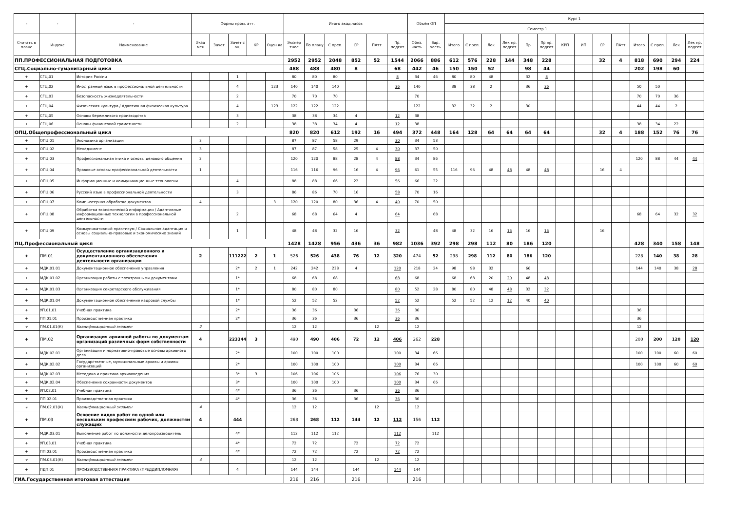| - | - | - | Формы пром. атт. | | | | | Итого акад.часов | | | | | | Объём ОП | | Курс 1 | | | | | | | | | | | | | |
| --- | --- | --- | --- | --- | --- | --- | --- | --- | --- | --- | --- | --- | --- | --- | --- | --- | --- | --- | --- | --- | --- | --- | --- | --- | --- | --- | --- | --- | --- |
| | | | | | | | | | | | | | | | | Семестр 1 | | | | | | | | | | | | | |
| Считать в плане | Индекс | Наименование | Экза мен | Зачет | Зачет с оц. | КР | Оцен ка | Экспер тное | По плану | С преп. | СР | ПАтт | Пр. подгот | Обяз. часть | Вар. часть | Итого | С преп. | Лек | Лек пр. подгот | Пр | Пр пр. подгот | КРП | ИП | СР | ПАтт | Итого | С преп. | Лек | Лек пр. подгот |
| ПП.ПРОФЕССИОНАЛЬНАЯ ПОДГОТОВКА | | | | | | | | 2952 | 2952 | 2048 | 852 | 52 | 1544 | 2066 | 886 | 612 | 576 | 228 | 144 | 348 | 228 | | | 32 | 4 | 818 | 690 | 294 | 224 |
| СГЦ.Социально-гуманитарный цикл | | | | | | | | 488 | 488 | 480 | 8 | | 68 | 442 | 46 | 150 | 150 | 52 | | 98 | 44 | | | | | 202 | 198 | 60 | |
| + | СГЦ.01 | История России | | | 1 | | | 80 | 80 | 80 | | | 8 | 34 | 46 | 80 | 80 | 48 | | 32 | 8 | | | | | | | | |
| + | СГЦ.02 | Иностранный язык в профессиональной деятельности | | | 4 | | 123 | 140 | 140 | 140 | | | 36 | 140 | | 38 | 38 | 2 | | 36 | 36 | | | | | 50 | 50 | | |
| + | СГЦ.03 | Безопасность жизнедеятельности | | | 2 | | | 70 | 70 | 70 | | | | 70 | | | | | | | | | | | | 70 | 70 | 36 | |
| + | СГЦ.04 | Физическая культура / Адаптивная физическая культура | | | 4 | | 123 | 122 | 122 | 122 | | | | 122 | | 32 | 32 | 2 | | 30 | | | | | | 44 | 44 | 2 | |
| + | СГЦ.05 | Основы бережливого производства | | | 3 | | | 38 | 38 | 34 | 4 | | 12 | 38 | | | | | | | | | | | | | | | |
| + | СГЦ.06 | Основы финансовой грамотности | | | 2 | | | 38 | 38 | 34 | 4 | | 12 | 38 | | | | | | | | | | | | 38 | 34 | 22 | |
| ОПЦ.Общепрофессиональный цикл | | | | | | | | 820 | 820 | 612 | 192 | 16 | 494 | 372 | 448 | 164 | 128 | 64 | 64 | 64 | 64 | | | 32 | 4 | 188 | 152 | 76 | 76 |
| + | ОПЦ.01 | Экономика организации | 3 | | | | | 87 | 87 | 58 | 29 | | 30 | 34 | 53 | | | | | | | | | | | | | | |
| + | ОПЦ.02 | Менеджмент | 3 | | | | | 87 | 87 | 58 | 25 | 4 | 30 | 37 | 50 | | | | | | | | | | | | | | |
| + | ОПЦ.03 | Профессиональная этика и основы делового общения | 2 | | | | | 120 | 120 | 88 | 28 | 4 | 88 | 34 | 86 | | | | | | | | | | | 120 | 88 | 44 | 44 |
| + | ОПЦ.04 | Правовые основы профессиональной деятельности | 1 | | | | | 116 | 116 | 96 | 16 | 4 | 96 | 61 | 55 | 116 | 96 | 48 | 48 | 48 | 48 | | | 16 | 4 | | | | |
| + | ОПЦ.05 | Информационные и коммуникационные технологии | | | 4 | | | 88 | 88 | 66 | 22 | | 56 | 66 | 22 | | | | | | | | | | | | | | |
| + | ОПЦ.06 | Русский язык в профессиональной деятельности | | | 3 | | | 86 | 86 | 70 | 16 | | 58 | 70 | 16 | | | | | | | | | | | | | | |
| + | ОПЦ.07 | Компьютерная обработка документов | 4 | | | | 3 | 120 | 120 | 80 | 36 | 4 | 40 | 70 | 50 | | | | | | | | | | | | | | |
| + | ОПЦ.08 | Обработка экономической информации / Адаптивные информационные технологии в профессиональной деятельности | | | 2 | | | 68 | 68 | 64 | 4 | | 64 | | 68 | | | | | | | | | | | 68 | 64 | 32 | 32 |
| + | ОПЦ.09 | Коммуникативный практикум / Социальная адаптация и основы социально-правовых и экономических знаний | | | 1 | | | 48 | 48 | 32 | 16 | | 32 | | 48 | 48 | 32 | 16 | 16 | 16 | 16 | | | 16 | | | | | |
| ПЦ.Профессиональный цикл | | | | | | | | 1428 | 1428 | 956 | 436 | 36 | 982 | 1036 | 392 | 298 | 298 | 112 | 80 | 186 | 120 | | | | | 428 | 340 | 158 | 148 |
| + | ПМ.01 | Осуществление организационного и документационного обеспечения деятельности организации | 2 | | 111222 | 2 | 1 | 526 | 526 | 438 | 76 | 12 | 320 | 474 | 52 | 298 | 298 | 112 | 80 | 186 | 120 | | | | | 228 | 140 | 38 | 28 |
| + | МДК.01.01 | Документационное обеспечение управления | | | 2* | 2 | 1 | 242 | 242 | 238 | 4 | | 120 | 218 | 24 | 98 | 98 | 32 | | 66 | | | | | | 144 | 140 | 38 | 28 |
| + | МДК.01.02 | Организация работы с электронными документами | | | 1* | | | 68 | 68 | 68 | | | 68 | 68 | | 68 | 68 | 20 | 20 | 48 | 48 | | | | | | | | |
| + | МДК.01.03 | Организация секретарского обслуживания | | | 1* | | | 80 | 80 | 80 | | | 80 | 52 | 28 | 80 | 80 | 48 | 48 | 32 | 32 | | | | | | | | |
| + | МДК.01.04 | Документационное обеспечение кадровой службы | | | 1* | | | 52 | 52 | 52 | | | 52 | 52 | | 52 | 52 | 12 | 12 | 40 | 40 | | | | | | | | |
| + | УП.01.01 | Учебная практика | | | 2* | | | 36 | 36 | | 36 | | 36 | 36 | | | | | | | | | | | | 36 | | | |
| + | ПП.01.01 | Производственная практика | | | 2* | | | 36 | 36 | | 36 | | 36 | 36 | | | | | | | | | | | | 36 | | | |
| + | ПМ.01.01(К) | Квалификационный экзамен | 2 | | | | | 12 | 12 | | | 12 | | 12 | | | | | | | | | | | | 12 | | | |
| + | ПМ.02 | Организация архивной работы по документам организаций различных форм собственности | 4 | | 223344 | 3 | | 490 | 490 | 406 | 72 | 12 | 406 | 262 | 228 | | | | | | | | | | | 200 | 200 | 120 | 120 |
| + | МДК.02.01 | Организация и нормативно-правовые основы архивного дела | | | 2* | | | 100 | 100 | 100 | | | 100 | 34 | 66 | | | | | | | | | | | 100 | 100 | 60 | 60 |
| + | МДК.02.02 | Государственные, муниципальные архивы и архивы организаций | | | 2* | | | 100 | 100 | 100 | | | 100 | 34 | 66 | | | | | | | | | | | 100 | 100 | 60 | 60 |
| + | МДК.02.03 | Методика и практика архивоведения | | | 3* | 3 | | 106 | 106 | 106 | | | 106 | 76 | 30 | | | | | | | | | | | | | | |
| + | МДК.02.04 | Обеспечение сохранности документов | | | 3* | | | 100 | 100 | 100 | | | 100 | 34 | 66 | | | | | | | | | | | | | | |
| + | УП.02.01 | Учебная практика | | | 4* | | | 36 | 36 | | 36 | | 36 | 36 | | | | | | | | | | | | | | | |
| + | ПП.02.01 | Производственная практика | | | 4* | | | 36 | 36 | | 36 | | 36 | 36 | | | | | | | | | | | | | | | |
| + | ПМ.02.01(К) | Квалификационный экзамен | 4 | | | | | 12 | 12 | | | 12 | | 12 | | | | | | | | | | | | | | | |
| + | ПМ.03 | Освоение видов работ по одной или нескольким профессиям рабочих, должностям служащих | 4 | | 444 | | | 268 | 268 | 112 | 144 | 12 | 112 | 156 | 112 | | | | | | | | | | | | | | |
| + | МДК.03.01 | Выполнение работ по должности делопроизводитель | | | 4* | | | 112 | 112 | 112 | | | 112 | | 112 | | | | | | | | | | | | | | |
| + | УП.03.01 | Учебная практика | | | 4* | | | 72 | 72 | | 72 | | 72 | 72 | | | | | | | | | | | | | | | |
| + | ПП.03.01 | Производственная практика | | | 4* | | | 72 | 72 | | 72 | | 72 | 72 | | | | | | | | | | | | | | | |
| + | ПМ.03.01(К) | Квалификационный экзамен | 4 | | | | | 12 | 12 | | | 12 | | 12 | | | | | | | | | | | | | | | |
| + | ПДП.01 | ПРОИЗВОДСТВЕННАЯ ПРАКТИКА (ПРЕДДИПЛОМНАЯ) | | | 4 | | | 144 | 144 | | 144 | | 144 | 144 | | | | | | | | | | | | | | | |
| ГИА.Государственная итоговая аттестация | | | | | | | | 216 | 216 | | 216 | | | 216 | | | | | | | | | | | | | | | |